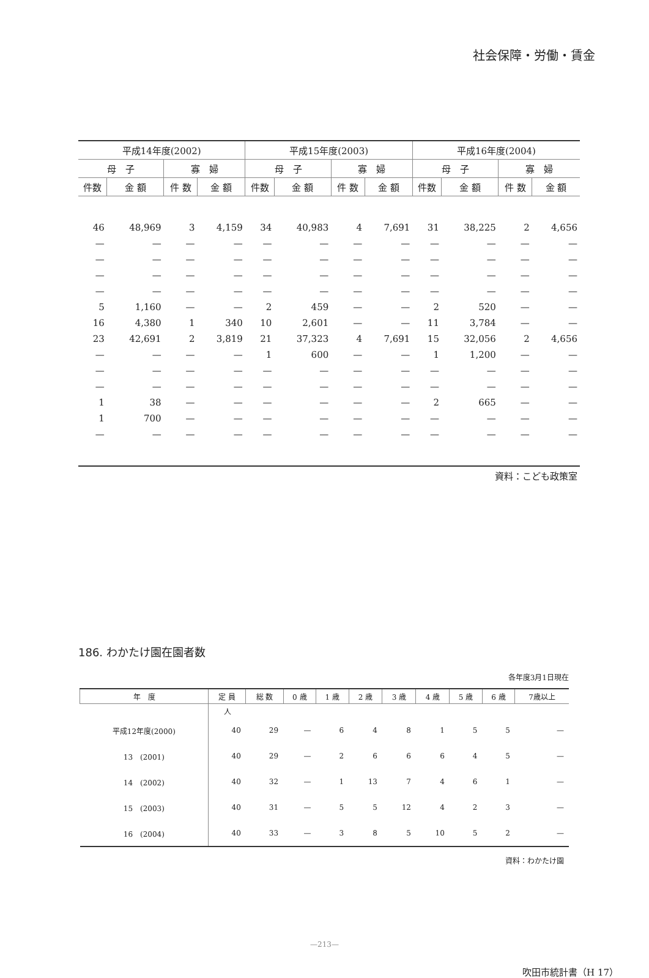社会保障・労働・賃金
| 平成14年度(2002) | | | | 平成15年度(2003) | | | | 平成16年度(2004) | | | |
| --- | --- | --- | --- | --- | --- | --- | --- | --- | --- | --- | --- |
| 母 子 | | 寡 婦 | | 母 子 | | 寡 婦 | | 母 子 | | 寡 婦 | |
| 件数 | 金 額 | 件 数 | 金 額 | 件数 | 金 額 | 件 数 | 金 額 | 件数 | 金 額 | 件 数 | 金 額 |
| 46 | 48,969 | 3 | 4,159 | 34 | 40,983 | 4 | 7,691 | 31 | 38,225 | 2 | 4,656 |
| — | — | — | — | — | — | — | — | — | — | — | — |
| — | — | — | — | — | — | — | — | — | — | — | — |
| — | — | — | — | — | — | — | — | — | — | — | — |
| — | — | — | — | — | — | — | — | — | — | — | — |
| 5 | 1,160 | — | — | 2 | 459 | — | — | 2 | 520 | — | — |
| 16 | 4,380 | 1 | 340 | 10 | 2,601 | — | — | 11 | 3,784 | — | — |
| 23 | 42,691 | 2 | 3,819 | 21 | 37,323 | 4 | 7,691 | 15 | 32,056 | 2 | 4,656 |
| — | — | — | — | 1 | 600 | — | — | 1 | 1,200 | — | — |
| — | — | — | — | — | — | — | — | — | — | — | — |
| — | — | — | — | — | — | — | — | — | — | — | — |
| 1 | 38 | — | — | — | — | — | — | 2 | 665 | — | — |
| 1 | 700 | — | — | — | — | — | — | — | — | — | — |
| — | — | — | — | — | — | — | — | — | — | — | — |
| 資料：こども政策室 | | | | | | | | | | | |
186. わかたけ園在園者数
各年度3月1日現在
| 年 度 | 定 員 | 総 数 | 0 歳 | 1 歳 | 2 歳 | 3 歳 | 4 歳 | 5 歳 | 6 歳 | 7歳以上 |
| --- | --- | --- | --- | --- | --- | --- | --- | --- | --- | --- |
| | 人 | | | | | | | | | |
| 平成12年度(2000) | 40 | 29 | — | 6 | 4 | 8 | 1 | 5 | 5 | — |
| 13 (2001) | 40 | 29 | — | 2 | 6 | 6 | 6 | 4 | 5 | — |
| 14 (2002) | 40 | 32 | — | 1 | 13 | 7 | 4 | 6 | 1 | — |
| 15 (2003) | 40 | 31 | — | 5 | 5 | 12 | 4 | 2 | 3 | — |
| 16 (2004) | 40 | 33 | — | 3 | 8 | 5 | 10 | 5 | 2 | — |
| 資料：わかたけ園 | | | | | | | | | | |
—213—
吹田市統計書（H 17）